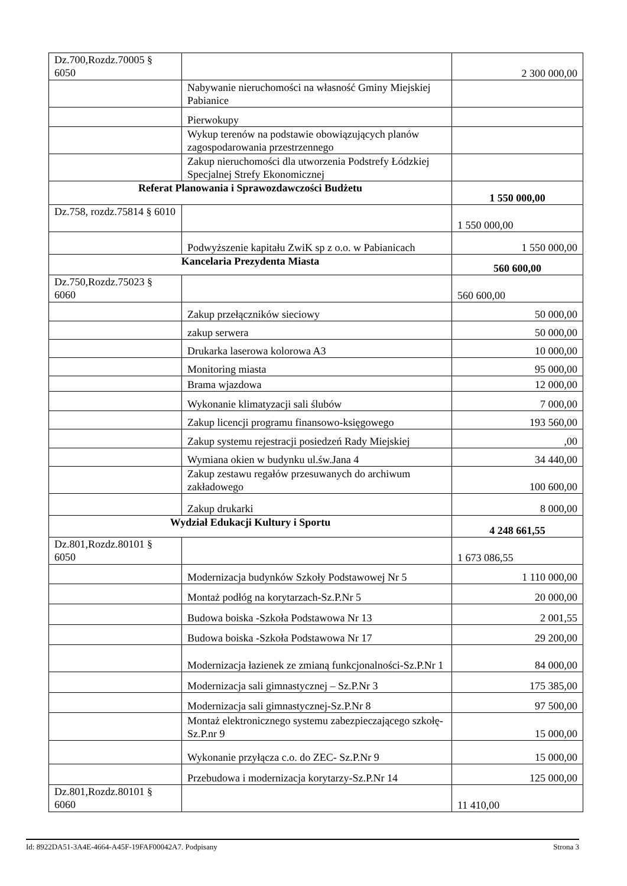| Dz.700,Rozdz.70005 § 6050 | | 2 300 000,00 |
| | Nabywanie nieruchomości na własność Gminy Miejskiej Pabianice | |
| | Pierwokupy | |
| | Wykup terenów na podstawie obowiązujących planów zagospodarowania przestrzennego | |
| | Zakup nieruchomości dla utworzenia Podstrefy Łódzkiej Specjalnej Strefy Ekonomicznej | |
| Referat Planowania i Sprawozdawczości Budżetu | | 1 550 000,00 |
| Dz.758, rozdz.75814 § 6010 | | 1 550 000,00 |
| | Podwyższenie kapitału ZwiK sp z o.o. w Pabianicach | 1 550 000,00 |
| Kancelaria Prezydenta Miasta | | 560 600,00 |
| Dz.750,Rozdz.75023 § 6060 | | 560 600,00 |
| | Zakup przełączników sieciowy | 50 000,00 |
| | zakup serwera | 50 000,00 |
| | Drukarka laserowa kolorowa A3 | 10 000,00 |
| | Monitoring miasta | 95 000,00 |
| | Brama wjazdowa | 12 000,00 |
| | Wykonanie klimatyzacji sali ślubów | 7 000,00 |
| | Zakup licencji programu finansowo-księgowego | 193 560,00 |
| | Zakup systemu rejestracji posiedzeń Rady Miejskiej | ,00 |
| | Wymiana okien w budynku ul.św.Jana 4 | 34 440,00 |
| | Zakup zestawu regałów przesuwanych do archiwum zakładowego | 100 600,00 |
| | Zakup drukarki | 8 000,00 |
| Wydział Edukacji Kultury i Sportu | | 4 248 661,55 |
| Dz.801,Rozdz.80101 § 6050 | | 1 673 086,55 |
| | Modernizacja budynków Szkoły Podstawowej Nr 5 | 1 110 000,00 |
| | Montaż podłóg na korytarzach-Sz.P.Nr 5 | 20 000,00 |
| | Budowa boiska -Szkoła Podstawowa Nr 13 | 2 001,55 |
| | Budowa boiska -Szkoła Podstawowa Nr 17 | 29 200,00 |
| | Modernizacja łazienek ze zmianą funkcjonalności-Sz.P.Nr 1 | 84 000,00 |
| | Modernizacja sali gimnastycznej – Sz.P.Nr 3 | 175 385,00 |
| | Modernizacja sali gimnastycznej-Sz.P.Nr 8 | 97 500,00 |
| | Montaż elektronicznego systemu zabezpieczającego szkołę-Sz.P.nr 9 | 15 000,00 |
| | Wykonanie przyłącza c.o. do ZEC- Sz.P.Nr 9 | 15 000,00 |
| | Przebudowa i modernizacja korytarzy-Sz.P.Nr 14 | 125 000,00 |
| Dz.801,Rozdz.80101 § 6060 | | 11 410,00 |
Id: 8922DA51-3A4E-4664-A45F-19FAF00042A7. Podpisany Strona 3